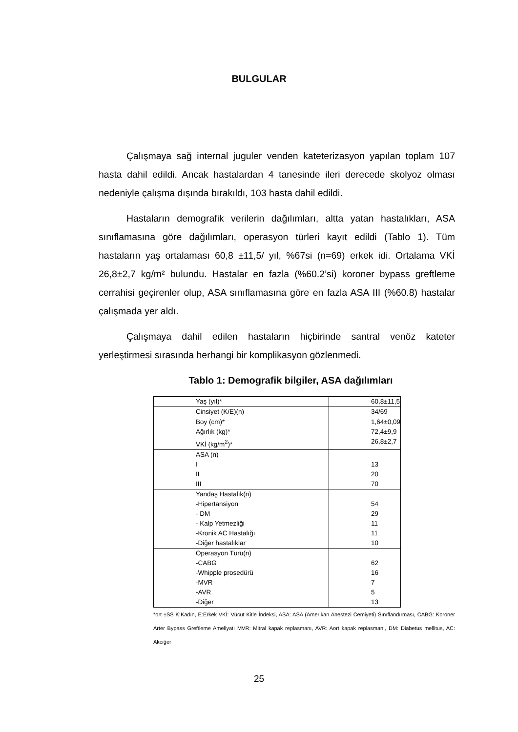BULGULAR
Çalışmaya sağ internal juguler venden kateterizasyon yapılan toplam 107 hasta dahil edildi. Ancak hastalardan 4 tanesinde ileri derecede skolyoz olması nedeniyle çalışma dışında bırakıldı, 103 hasta dahil edildi.
Hastaların demografik verilerin dağılımları, altta yatan hastalıkları, ASA sınıflamasına göre dağılımları, operasyon türleri kayıt edildi (Tablo 1). Tüm hastaların yaş ortalaması 60,8 ±11,5/ yıl, %67si (n=69) erkek idi. Ortalama VKİ 26,8±2,7 kg/m² bulundu. Hastalar en fazla (%60.2’si) koroner bypass greftleme cerrahisi geçirenler olup, ASA sınıflamasına göre en fazla ASA III (%60.8) hastalar çalışmada yer aldı.
Çalışmaya dahil edilen hastaların hiçbirinde santral venöz kateter yerleştirmesi sırasında herhangi bir komplikasyon gözlenmedi.
Tablo 1: Demografik bilgiler, ASA dağılımları
| Yaş (yıl)* | 60,8±11,5 |
| Cinsiyet (K/E)(n) | 34/69 |
| Boy (cm)* Ağırlık (kg)* VKİ (kg/m<sup>2</sup>)* | 1,64±0,09 72,4±9,9 26,8±2,7 |
| ASA (n) I II III | 13 20 70 |
| Yandaş Hastalık(n) -Hipertansiyon - DM - Kalp Yetmezliği -Kronik AC Hastalığı -Diğer hastalıklar | 54 29 11 11 10 |
| Operasyon Türü(n) -CABG -Whipple prosedürü -MVR -AVR -Diğer | 62 16 7 5 13 |
*ort ±SS K:Kadın, E:Erkek VKİ: Vücut Kitle İndeksi, ASA: ASA (Amerikan Anestezi Cemiyeti) Sınıflandırması, CABG: Koroner Arter Bypass Greftleme Ameliyatı MVR: Mitral kapak replasmanı, AVR: Aort kapak replasmanı, DM: Diabetus mellitus, AC: Akciğer
25